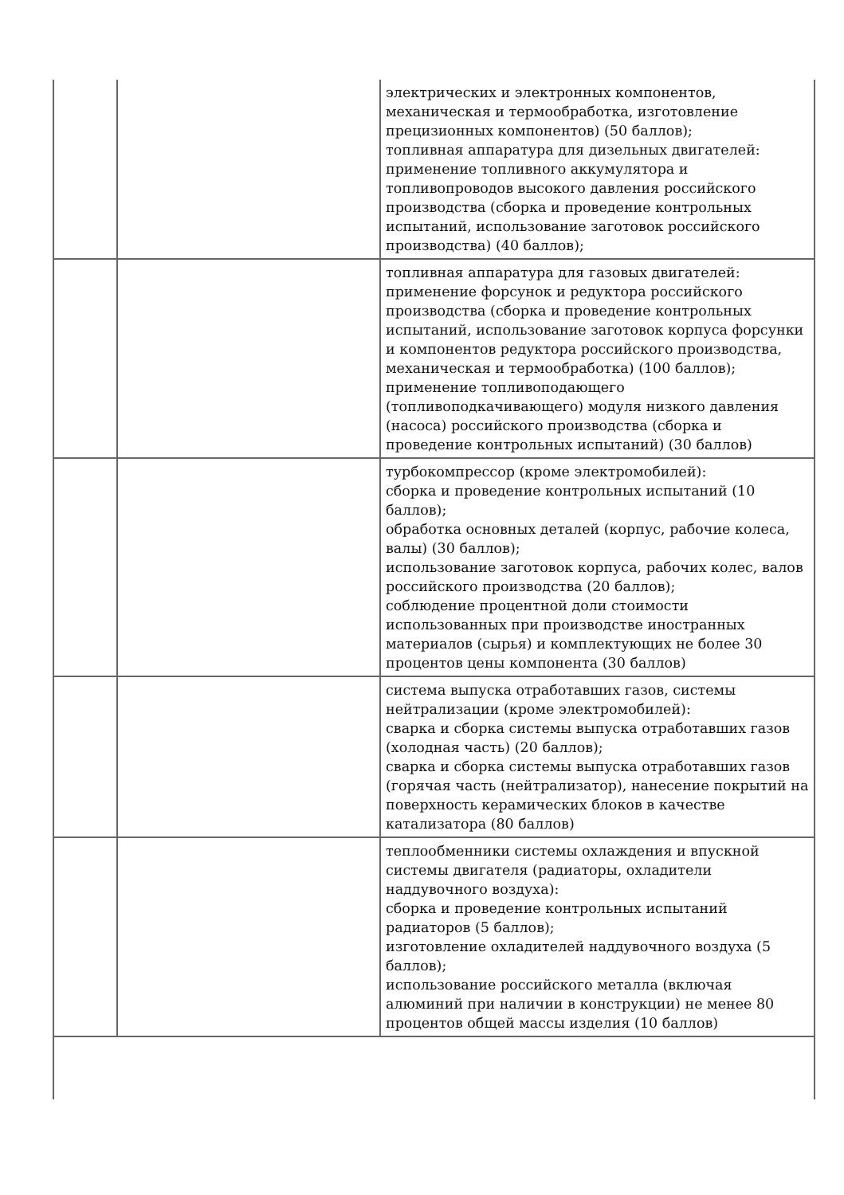| | | электрических и электронных компонентов, механическая и термообработка, изготовление прецизионных компонентов) (50 баллов); топливная аппаратура для дизельных двигателей: применение топливного аккумулятора и топливопроводов высокого давления российского производства (сборка и проведение контрольных испытаний, использование заготовок российского производства) (40 баллов); |
| | | топливная аппаратура для газовых двигателей: применение форсунок и редуктора российского производства (сборка и проведение контрольных испытаний, использование заготовок корпуса форсунки и компонентов редуктора российского производства, механическая и термообработка) (100 баллов); применение топливоподающего (топливоподкачивающего) модуля низкого давления (насоса) российского производства (сборка и проведение контрольных испытаний) (30 баллов) |
| | | турбокомпрессор (кроме электромобилей): сборка и проведение контрольных испытаний (10 баллов); обработка основных деталей (корпус, рабочие колеса, валы) (30 баллов); использование заготовок корпуса, рабочих колес, валов российского производства (20 баллов); соблюдение процентной доли стоимости использованных при производстве иностранных материалов (сырья) и комплектующих не более 30 процентов цены компонента (30 баллов) |
| | | система выпуска отработавших газов, системы нейтрализации (кроме электромобилей): сварка и сборка системы выпуска отработавших газов (холодная часть) (20 баллов); сварка и сборка системы выпуска отработавших газов (горячая часть (нейтрализатор), нанесение покрытий на поверхность керамических блоков в качестве катализатора (80 баллов) |
| | | теплообменники системы охлаждения и впускной системы двигателя (радиаторы, охладители наддувочного воздуха): сборка и проведение контрольных испытаний радиаторов (5 баллов); изготовление охладителей наддувочного воздуха (5 баллов); использование российского металла (включая алюминий при наличии в конструкции) не менее 80 процентов общей массы изделия (10 баллов) |